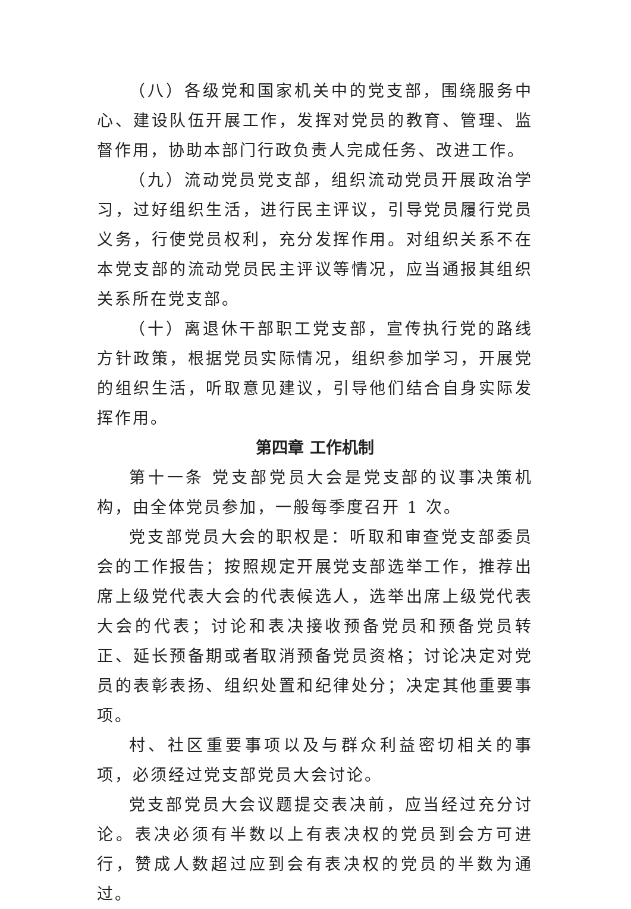（八）各级党和国家机关中的党支部，围绕服务中心、建设队伍开展工作，发挥对党员的教育、管理、监督作用，协助本部门行政负责人完成任务、改进工作。
（九）流动党员党支部，组织流动党员开展政治学习，过好组织生活，进行民主评议，引导党员履行党员义务，行使党员权利，充分发挥作用。对组织关系不在本党支部的流动党员民主评议等情况，应当通报其组织关系所在党支部。
（十）离退休干部职工党支部，宣传执行党的路线方针政策，根据党员实际情况，组织参加学习，开展党的组织生活，听取意见建议，引导他们结合自身实际发挥作用。
第四章 工作机制
第十一条 党支部党员大会是党支部的议事决策机构，由全体党员参加，一般每季度召开 1 次。
党支部党员大会的职权是：听取和审查党支部委员会的工作报告；按照规定开展党支部选举工作，推荐出席上级党代表大会的代表候选人，选举出席上级党代表大会的代表；讨论和表决接收预备党员和预备党员转正、延长预备期或者取消预备党员资格；讨论决定对党员的表彰表扬、组织处置和纪律处分；决定其他重要事项。
村、社区重要事项以及与群众利益密切相关的事项，必须经过党支部党员大会讨论。
党支部党员大会议题提交表决前，应当经过充分讨论。表决必须有半数以上有表决权的党员到会方可进行，赞成人数超过应到会有表决权的党员的半数为通过。